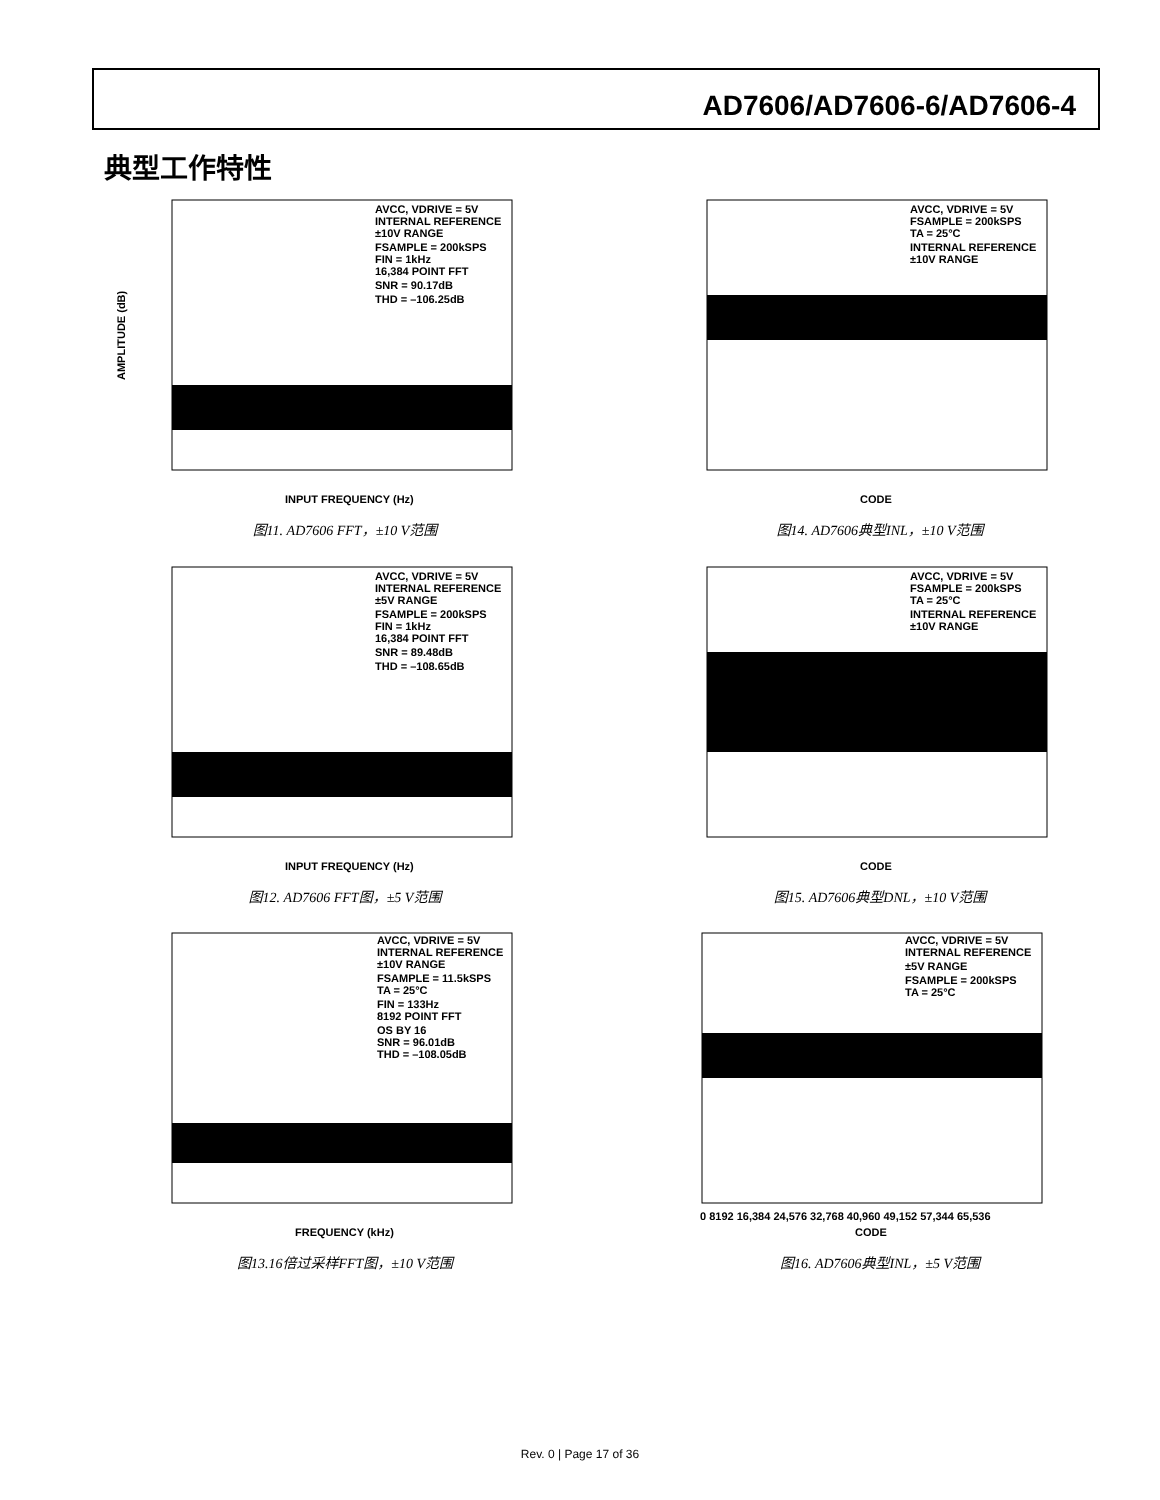AD7606/AD7606-6/AD7606-4
典型工作特性
AVCC, VDRIVE = 5V
INTERNAL REFERENCE
±10V RANGE
FSAMPLE = 200kSPS
FIN = 1kHz
16,384 POINT FFT
SNR = 90.17dB
THD = –106.25dB
AMPLITUDE (dB)
INPUT FREQUENCY (Hz)
图11. AD7606 FFT，±10 V范围
AVCC, VDRIVE = 5V
FSAMPLE = 200kSPS
TA = 25°C
INTERNAL REFERENCE
±10V RANGE
CODE
图14. AD7606典型INL，±10 V范围
AVCC, VDRIVE = 5V
INTERNAL REFERENCE
±5V RANGE
FSAMPLE = 200kSPS
FIN = 1kHz
16,384 POINT FFT
SNR = 89.48dB
THD = –108.65dB
INPUT FREQUENCY (Hz)
图12. AD7606 FFT图，±5 V范围
AVCC, VDRIVE = 5V
FSAMPLE = 200kSPS
TA = 25°C
INTERNAL REFERENCE
±10V RANGE
CODE
图15. AD7606典型DNL，±10 V范围
AVCC, VDRIVE = 5V
INTERNAL REFERENCE
±10V RANGE
FSAMPLE = 11.5kSPS
TA = 25°C
FIN = 133Hz
8192 POINT FFT
OS BY 16
SNR = 96.01dB
THD = –108.05dB
FREQUENCY (kHz)
图13.16倍过采样FFT图，±10 V范围
AVCC, VDRIVE = 5V
INTERNAL REFERENCE
±5V RANGE
FSAMPLE = 200kSPS
TA = 25°C
0 8192 16,384 24,576 32,768 40,960 49,152 57,344 65,536
CODE
图16. AD7606典型INL，±5 V范围
Rev. 0 | Page 17 of 36